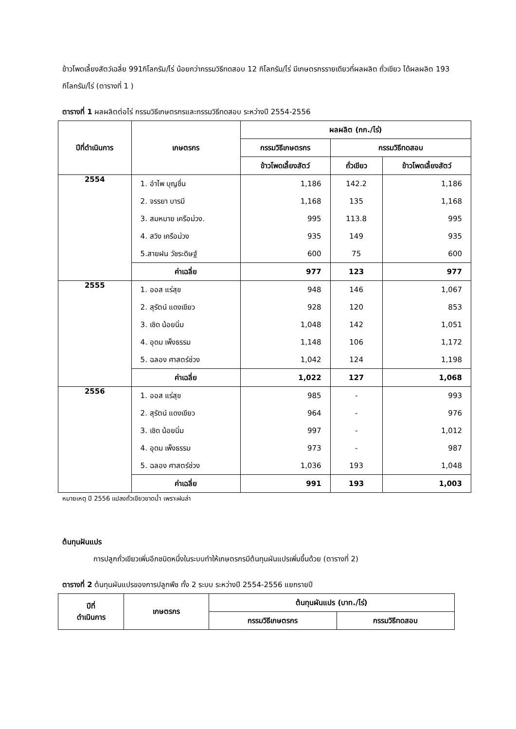ข้าวโพดเลี้ยงสัตว์เฉลี่ย 991กิโลกรัม/ไร่ น้อยกว่ากรรมวิธีทดสอบ 12 กิโลกรัม/ไร่ มีเกษตรกรรายเดียวที่ผลผลิต ถั่วเขียว ได้ผลผลิต 193 กิโลกรัม/ไร่ (ตารางที่ 1 )
ตารางที่ 1 ผลผลิตต่อไร่ กรรมวิธีเกษตรกรและกรรมวิธีทดสอบ ระหว่างปี 2554-2556
| ปีที่ดำเนินการ | เกษตรกร | ผลผลิต (กก./ไร่) | | |
| --- | --- | --- | --- | --- |
| | | กรรมวิธีเกษตรกร | กรรมวิธีทดสอบ | |
| | | ข้าวโพดเลี้ยงสัตว์ | ถั่วเขียว | ข้าวโพดเลี้ยงสัตว์ |
| 2554 | 1. อำไพ บุญชื่น | 1,186 | 142.2 | 1,186 |
| | 2. จรรยา บารมี | 1,168 | 135 | 1,168 |
| | 3. สมหมาย เครือม่วง. | 995 | 113.8 | 995 |
| | 4. สวิง เครือม่วง | 935 | 149 | 935 |
| | 5.สายฝน วัชระดิษฐ์ | 600 | 75 | 600 |
| | ค่าเฉลี่ย | 977 | 123 | 977 |
| 2555 | 1. ออส แร่สุข | 948 | 146 | 1,067 |
| | 2. สุรัตน์ แดงเขียว | 928 | 120 | 853 |
| | 3. เชิด น้อยนิ่ม | 1,048 | 142 | 1,051 |
| | 4. อุดม เพ็งธรรม | 1,148 | 106 | 1,172 |
| | 5. ฉลอง ศาสตร์ช่วง | 1,042 | 124 | 1,198 |
| | ค่าเฉลี่ย | 1,022 | 127 | 1,068 |
| 2556 | 1. ออส แร่สุข | 985 | - | 993 |
| | 2. สุรัตน์ แดงเขียว | 964 | - | 976 |
| | 3. เชิด น้อยนิ่ม | 997 | - | 1,012 |
| | 4. อุดม เพ็งธรรม | 973 | - | 987 |
| | 5. ฉลอง ศาสตร์ช่วง | 1,036 | 193 | 1,048 |
| | ค่าเฉลี่ย | 991 | 193 | 1,003 |
หมายเหตุ ปี 2556 แปลงถั่วเขียวขาดน้ำ เพราะฝนล่า
ต้นทุนฝันแปร
การปลูกถั่วเขียวเพิ่มอีกชนิดหนึ่งในระบบทำให้เกษตรกรมีต้นทุนผันแปรเพิ่มขึ้นด้วย (ตารางที่ 2)
ตารางที่ 2 ต้นทุนผันแปรของการปลูกพืช ทั้ง 2 ระบบ ระหว่างปี 2554-2556 แยกรายปี
| ปีที่ ดำเนินการ | เกษตรกร | ต้นทุนผันแปร (บาท./ไร่) | |
| --- | --- | --- | --- |
| | | กรรมวิธีเกษตรกร | กรรมวิธีทดสอบ |